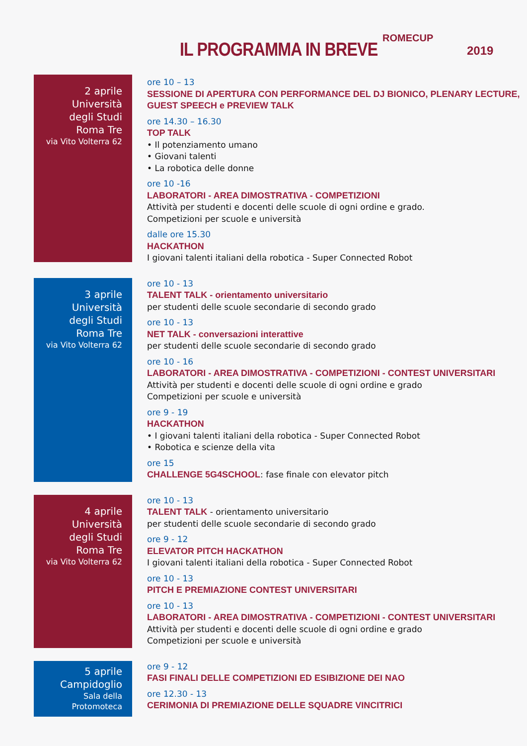IL PROGRAMMA IN BREVE
ROMECUP
2019
2 aprile
Università
degli Studi
Roma Tre
via Vito Volterra 62
ore 10 – 13
SESSIONE DI APERTURA CON PERFORMANCE DEL DJ BIONICO, PLENARY LECTURE,
GUEST SPEECH e PREVIEW TALK
ore 14.30 – 16.30
TOP TALK
• Il potenziamento umano
• Giovani talenti
• La robotica delle donne
ore 10 -16
LABORATORI - AREA DIMOSTRATIVA - COMPETIZIONI
Attività per studenti e docenti delle scuole di ogni ordine e grado.
Competizioni per scuole e università
dalle ore 15.30
HACKATHON
I giovani talenti italiani della robotica - Super Connected Robot
3 aprile
Università
degli Studi
Roma Tre
via Vito Volterra 62
ore 10 - 13
TALENT TALK - orientamento universitario
per studenti delle scuole secondarie di secondo grado
ore 10 - 13
NET TALK - conversazioni interattive
per studenti delle scuole secondarie di secondo grado
ore 10 - 16
LABORATORI - AREA DIMOSTRATIVA - COMPETIZIONI - CONTEST UNIVERSITARI
Attività per studenti e docenti delle scuole di ogni ordine e grado
Competizioni per scuole e università
ore 9 - 19
HACKATHON
• I giovani talenti italiani della robotica - Super Connected Robot
• Robotica e scienze della vita
ore 15
CHALLENGE 5G4SCHOOL: fase finale con elevator pitch
4 aprile
Università
degli Studi
Roma Tre
via Vito Volterra 62
ore 10 - 13
TALENT TALK - orientamento universitario
per studenti delle scuole secondarie di secondo grado
ore 9 - 12
ELEVATOR PITCH HACKATHON
I giovani talenti italiani della robotica - Super Connected Robot
ore 10 - 13
PITCH E PREMIAZIONE CONTEST UNIVERSITARI
ore 10 - 13
LABORATORI - AREA DIMOSTRATIVA - COMPETIZIONI - CONTEST UNIVERSITARI
Attività per studenti e docenti delle scuole di ogni ordine e grado
Competizioni per scuole e università
5 aprile
Campidoglio
Sala della
Protomoteca
ore 9 - 12
FASI FINALI DELLE COMPETIZIONI ED ESIBIZIONE DEI NAO
ore 12.30 - 13
CERIMONIA DI PREMIAZIONE DELLE SQUADRE VINCITRICI